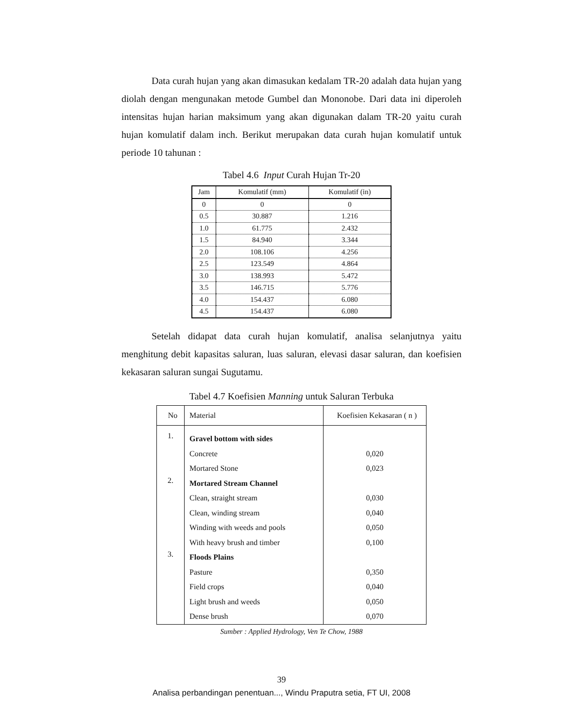Data curah hujan yang akan dimasukan kedalam TR-20 adalah data hujan yang diolah dengan mengunakan metode Gumbel dan Mononobe. Dari data ini diperoleh intensitas hujan harian maksimum yang akan digunakan dalam TR-20 yaitu curah hujan komulatif dalam inch. Berikut merupakan data curah hujan komulatif untuk periode 10 tahunan :
Tabel 4.6 Input Curah Hujan Tr-20
| Jam | Komulatif (mm) | Komulatif (in) |
| --- | --- | --- |
| 0 | 0 | 0 |
| 0.5 | 30.887 | 1.216 |
| 1.0 | 61.775 | 2.432 |
| 1.5 | 84.940 | 3.344 |
| 2.0 | 108.106 | 4.256 |
| 2.5 | 123.549 | 4.864 |
| 3.0 | 138.993 | 5.472 |
| 3.5 | 146.715 | 5.776 |
| 4.0 | 154.437 | 6.080 |
| 4.5 | 154.437 | 6.080 |
Setelah didapat data curah hujan komulatif, analisa selanjutnya yaitu menghitung debit kapasitas saluran, luas saluran, elevasi dasar saluran, dan koefisien kekasaran saluran sungai Sugutamu.
Tabel 4.7 Koefisien Manning untuk Saluran Terbuka
| No | Material | Koefisien Kekasaran ( n ) |
| --- | --- | --- |
| 1. | Gravel bottom with sides | |
| | Concrete | 0,020 |
| | Mortared Stone | 0,023 |
| 2. | Mortared Stream Channel | |
| | Clean, straight stream | 0,030 |
| | Clean, winding stream | 0,040 |
| | Winding with weeds and pools | 0,050 |
| | With heavy brush and timber | 0,100 |
| 3. | Floods Plains | |
| | Pasture | 0,350 |
| | Field crops | 0,040 |
| | Light brush and weeds | 0,050 |
| | Dense brush | 0,070 |
Sumber : Applied Hydrology, Ven Te Chow, 1988
39
Analisa perbandingan penentuan..., Windu Praputra setia, FT UI, 2008